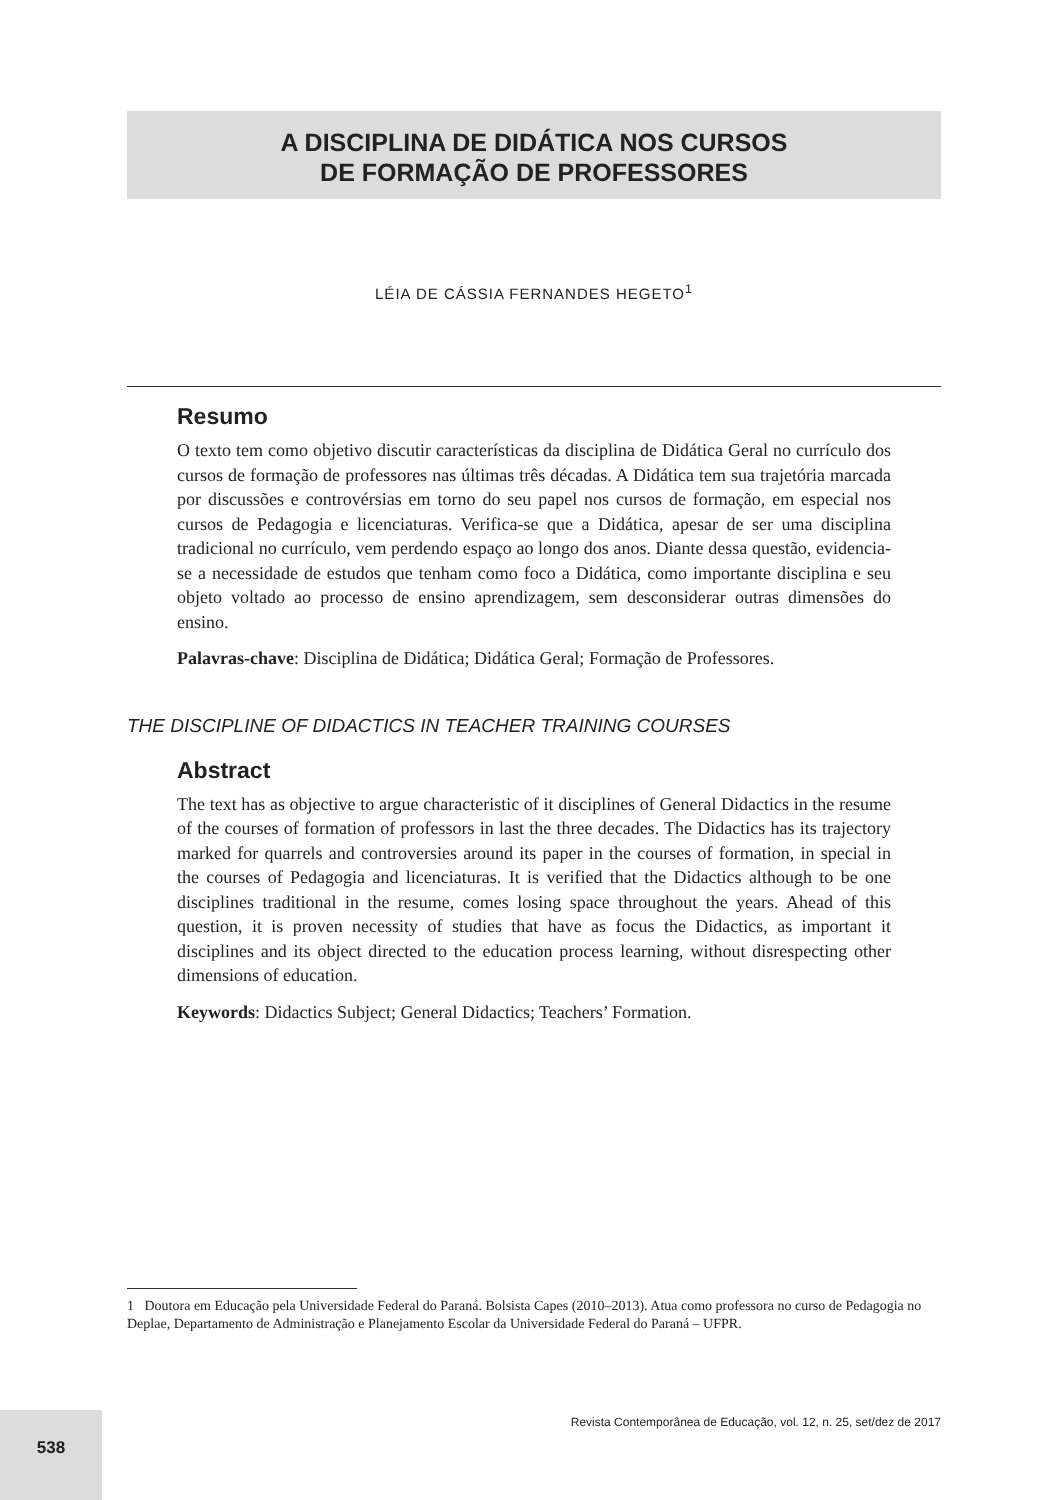A DISCIPLINA DE DIDÁTICA NOS CURSOS
DE FORMAÇÃO DE PROFESSORES
LÉIA DE CÁSSIA FERNANDES HEGETO<sup>1</sup>
Resumo
O texto tem como objetivo discutir características da disciplina de Didática Geral no currículo dos cursos de formação de professores nas últimas três décadas. A Didática tem sua trajetória marcada por discussões e controvérsias em torno do seu papel nos cursos de formação, em especial nos cursos de Pedagogia e licenciaturas. Verifica-se que a Didática, apesar de ser uma disciplina tradicional no currículo, vem perdendo espaço ao longo dos anos. Diante dessa questão, evidencia-se a necessidade de estudos que tenham como foco a Didática, como importante disciplina e seu objeto voltado ao processo de ensino aprendizagem, sem desconsiderar outras dimensões do ensino.
Palavras-chave: Disciplina de Didática; Didática Geral; Formação de Professores.
THE DISCIPLINE OF DIDACTICS IN TEACHER TRAINING COURSES
Abstract
The text has as objective to argue characteristic of it disciplines of General Didactics in the resume of the courses of formation of professors in last the three decades. The Didactics has its trajectory marked for quarrels and controversies around its paper in the courses of formation, in special in the courses of Pedagogia and licenciaturas. It is verified that the Didactics although to be one disciplines traditional in the resume, comes losing space throughout the years. Ahead of this question, it is proven necessity of studies that have as focus the Didactics, as important it disciplines and its object directed to the education process learning, without disrespecting other dimensions of education.
Keywords: Didactics Subject; General Didactics; Teachers’ Formation.
1 Doutora em Educação pela Universidade Federal do Paraná. Bolsista Capes (2010–2013). Atua como professora no curso de Pedagogia no Deplae, Departamento de Administração e Planejamento Escolar da Universidade Federal do Paraná – UFPR.
Revista Contemporânea de Educação, vol. 12, n. 25, set/dez de 2017
538